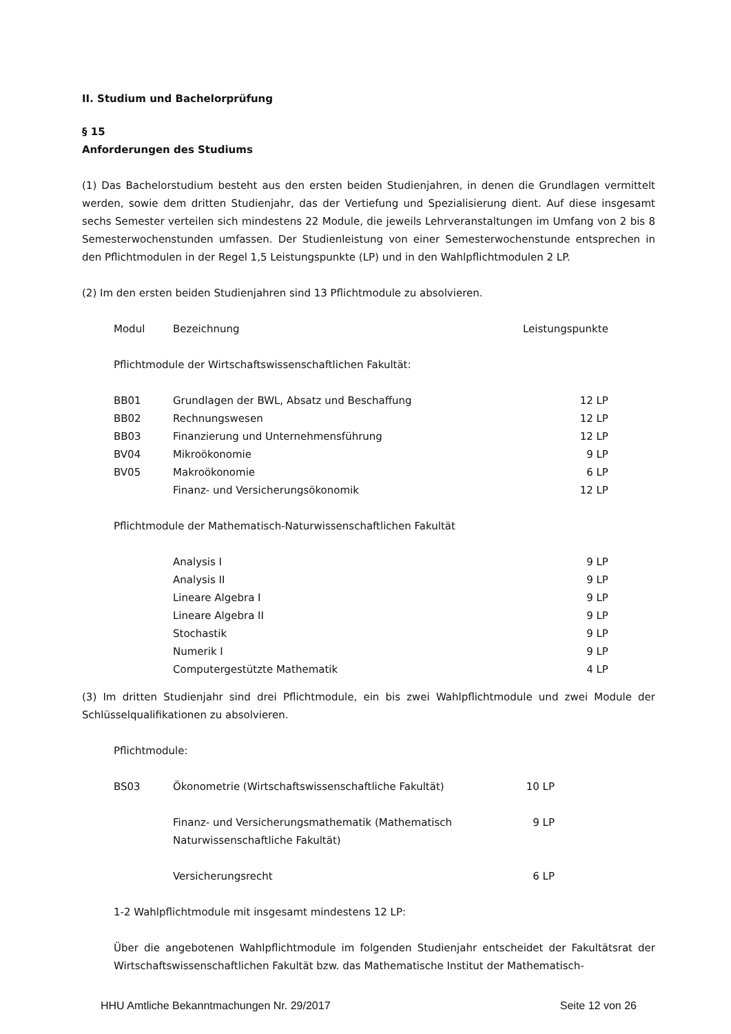II. Studium und Bachelorprüfung
§ 15
Anforderungen des Studiums
(1) Das Bachelorstudium besteht aus den ersten beiden Studienjahren, in denen die Grundlagen vermittelt werden, sowie dem dritten Studienjahr, das der Vertiefung und Spezialisierung dient. Auf diese insgesamt sechs Semester verteilen sich mindestens 22 Module, die jeweils Lehrveranstaltungen im Umfang von 2 bis 8 Semesterwochenstunden umfassen. Der Studienleistung von einer Semesterwochenstunde entsprechen in den Pflichtmodulen in der Regel 1,5 Leistungspunkte (LP) und in den Wahlpflichtmodulen 2 LP.
(2) Im den ersten beiden Studienjahren sind 13 Pflichtmodule zu absolvieren.
| Modul | Bezeichnung | Leistungspunkte |
| --- | --- | --- |
| Pflichtmodule der Wirtschaftswissenschaftlichen Fakultät: | | |
| BB01 | Grundlagen der BWL, Absatz und Beschaffung | 12 LP |
| BB02 | Rechnungswesen | 12 LP |
| BB03 | Finanzierung und Unternehmensführung | 12 LP |
| BV04 | Mikroökonomie | 9 LP |
| BV05 | Makroökonomie | 6 LP |
| | Finanz- und Versicherungsökonomik | 12 LP |
| Pflichtmodule der Mathematisch-Naturwissenschaftlichen Fakultät | | |
| | Analysis I | 9 LP |
| | Analysis II | 9 LP |
| | Lineare Algebra I | 9 LP |
| | Lineare Algebra II | 9 LP |
| | Stochastik | 9 LP |
| | Numerik I | 9 LP |
| | Computergestützte Mathematik | 4 LP |
(3) Im dritten Studienjahr sind drei Pflichtmodule, ein bis zwei Wahlpflichtmodule und zwei Module der Schlüsselqualifikationen zu absolvieren.
Pflichtmodule:
| BS03 | Ökonometrie (Wirtschaftswissenschaftliche Fakultät) | 10 LP |
| | Finanz- und Versicherungsmathematik (Mathematisch Naturwissenschaftliche Fakultät) | 9 LP |
| | Versicherungsrecht | 6 LP |
1-2 Wahlpflichtmodule mit insgesamt mindestens 12 LP:
Über die angebotenen Wahlpflichtmodule im folgenden Studienjahr entscheidet der Fakultätsrat der Wirtschaftswissenschaftlichen Fakultät bzw. das Mathematische Institut der Mathematisch-
HHU Amtliche Bekanntmachungen Nr. 29/2017 Seite 12 von 26